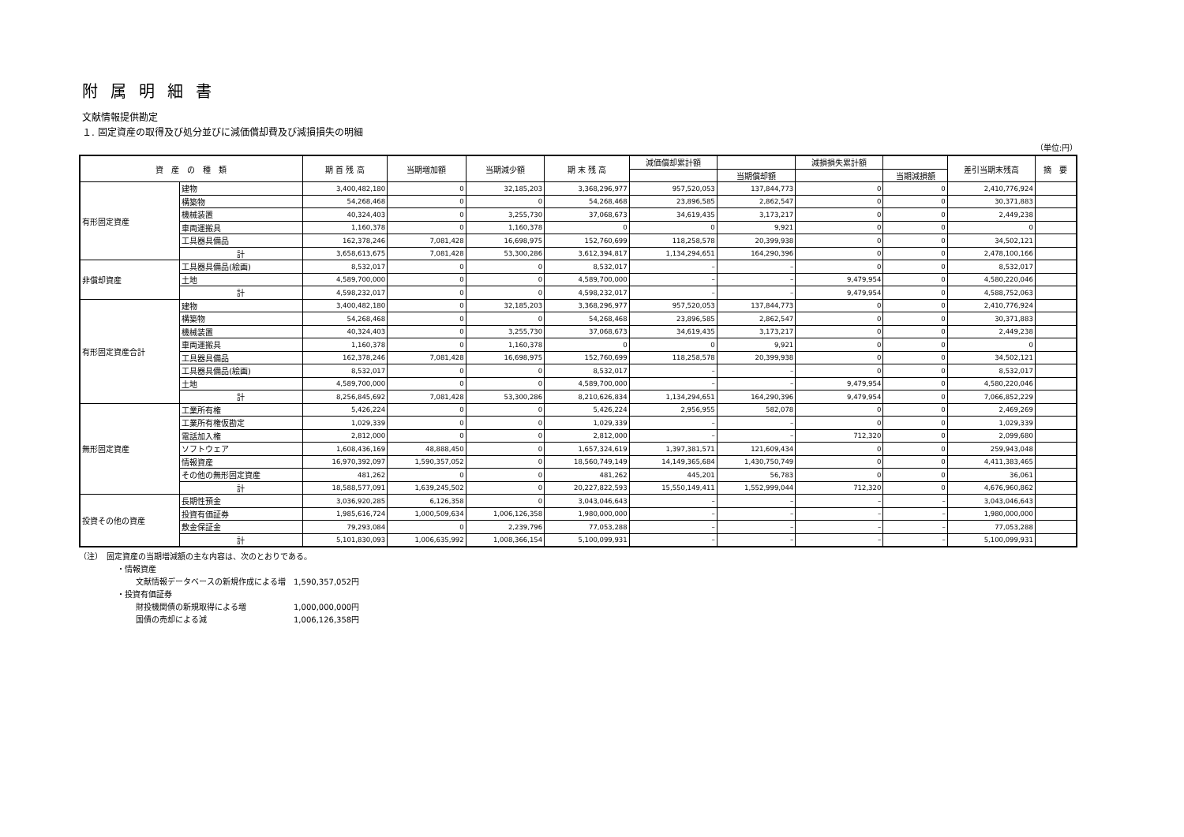附属明細書
文献情報提供勘定
１. 固定資産の取得及び処分並びに減価償却費及び減損損失の明細
（単位:円）
| 資 産 の 種 類 | | 期 首 残 高 | 当期増加額 | 当期減少額 | 期 末 残 高 | 減価償却累計額 | | 減損損失累計額 | | 差引当期末残高 | 摘 要 |
| --- | --- | --- | --- | --- | --- | --- | --- | --- | --- | --- | --- |
| | | | | | | | 当期償却額 | | 当期減損額 | | |
| 有形固定資産 | 建物 | 3,400,482,180 | 0 | 32,185,203 | 3,368,296,977 | 957,520,053 | 137,844,773 | 0 | 0 | 2,410,776,924 | |
| | 構築物 | 54,268,468 | 0 | 0 | 54,268,468 | 23,896,585 | 2,862,547 | 0 | 0 | 30,371,883 | |
| | 機械装置 | 40,324,403 | 0 | 3,255,730 | 37,068,673 | 34,619,435 | 3,173,217 | 0 | 0 | 2,449,238 | |
| | 車両運搬具 | 1,160,378 | 0 | 1,160,378 | 0 | 0 | 9,921 | 0 | 0 | 0 | |
| | 工具器具備品 | 162,378,246 | 7,081,428 | 16,698,975 | 152,760,699 | 118,258,578 | 20,399,938 | 0 | 0 | 34,502,121 | |
| | 計 | 3,658,613,675 | 7,081,428 | 53,300,286 | 3,612,394,817 | 1,134,294,651 | 164,290,396 | 0 | 0 | 2,478,100,166 | |
| 非償却資産 | 工具器具備品(絵画) | 8,532,017 | 0 | 0 | 8,532,017 | – | – | 0 | 0 | 8,532,017 | |
| | 土地 | 4,589,700,000 | 0 | 0 | 4,589,700,000 | – | – | 9,479,954 | 0 | 4,580,220,046 | |
| | 計 | 4,598,232,017 | 0 | 0 | 4,598,232,017 | – | – | 9,479,954 | 0 | 4,588,752,063 | |
| 有形固定資産合計 | 建物 | 3,400,482,180 | 0 | 32,185,203 | 3,368,296,977 | 957,520,053 | 137,844,773 | 0 | 0 | 2,410,776,924 | |
| | 構築物 | 54,268,468 | 0 | 0 | 54,268,468 | 23,896,585 | 2,862,547 | 0 | 0 | 30,371,883 | |
| | 機械装置 | 40,324,403 | 0 | 3,255,730 | 37,068,673 | 34,619,435 | 3,173,217 | 0 | 0 | 2,449,238 | |
| | 車両運搬具 | 1,160,378 | 0 | 1,160,378 | 0 | 0 | 9,921 | 0 | 0 | 0 | |
| | 工具器具備品 | 162,378,246 | 7,081,428 | 16,698,975 | 152,760,699 | 118,258,578 | 20,399,938 | 0 | 0 | 34,502,121 | |
| | 工具器具備品(絵画) | 8,532,017 | 0 | 0 | 8,532,017 | – | – | 0 | 0 | 8,532,017 | |
| | 土地 | 4,589,700,000 | 0 | 0 | 4,589,700,000 | – | – | 9,479,954 | 0 | 4,580,220,046 | |
| | 計 | 8,256,845,692 | 7,081,428 | 53,300,286 | 8,210,626,834 | 1,134,294,651 | 164,290,396 | 9,479,954 | 0 | 7,066,852,229 | |
| 無形固定資産 | 工業所有権 | 5,426,224 | 0 | 0 | 5,426,224 | 2,956,955 | 582,078 | 0 | 0 | 2,469,269 | |
| | 工業所有権仮勘定 | 1,029,339 | 0 | 0 | 1,029,339 | – | – | 0 | 0 | 1,029,339 | |
| | 電話加入権 | 2,812,000 | 0 | 0 | 2,812,000 | – | – | 712,320 | 0 | 2,099,680 | |
| | ソフトウェア | 1,608,436,169 | 48,888,450 | 0 | 1,657,324,619 | 1,397,381,571 | 121,609,434 | 0 | 0 | 259,943,048 | |
| | 情報資産 | 16,970,392,097 | 1,590,357,052 | 0 | 18,560,749,149 | 14,149,365,684 | 1,430,750,749 | 0 | 0 | 4,411,383,465 | |
| | その他の無形固定資産 | 481,262 | 0 | 0 | 481,262 | 445,201 | 56,783 | 0 | 0 | 36,061 | |
| | 計 | 18,588,577,091 | 1,639,245,502 | 0 | 20,227,822,593 | 15,550,149,411 | 1,552,999,044 | 712,320 | 0 | 4,676,960,862 | |
| 投資その他の資産 | 長期性預金 | 3,036,920,285 | 6,126,358 | 0 | 3,043,046,643 | – | – | – | – | 3,043,046,643 | |
| | 投資有価証券 | 1,985,616,724 | 1,000,509,634 | 1,006,126,358 | 1,980,000,000 | – | – | – | – | 1,980,000,000 | |
| | 敷金保証金 | 79,293,084 | 0 | 2,239,796 | 77,053,288 | – | – | – | – | 77,053,288 | |
| | 計 | 5,101,830,093 | 1,006,635,992 | 1,008,366,154 | 5,100,099,931 | – | – | – | – | 5,100,099,931 | |
（注）　固定資産の当期増減額の主な内容は、次のとおりである。
・情報資産
文献情報データベースの新規作成による増　1,590,357,052円
・投資有価証券
財投機関債の新規取得による増　　　　　　1,000,000,000円
国債の売却による減　　　　　　　　　　　1,006,126,358円